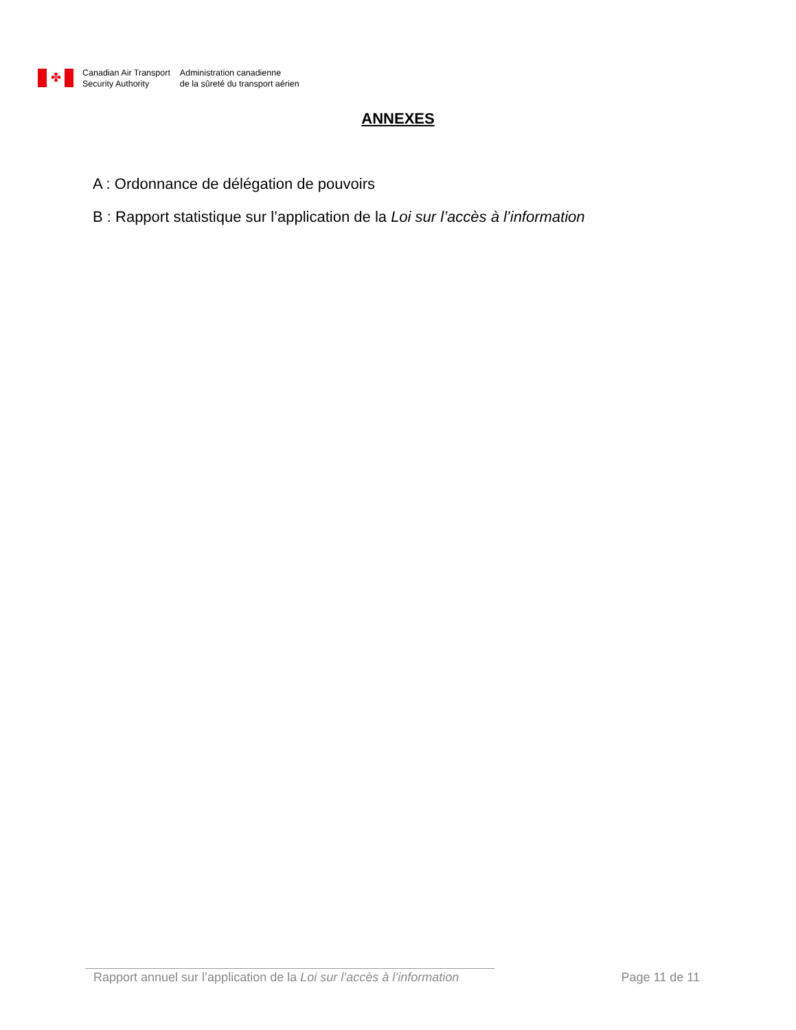✤
Canadian Air Transport
Security Authority
Administration canadienne
de la sûreté du transport aérien
ANNEXES
A : Ordonnance de délégation de pouvoirs
B : Rapport statistique sur l’application de la Loi sur l’accès à l’information
Rapport annuel sur l’application de la Loi sur l’accès à l’information Page 11 de 11